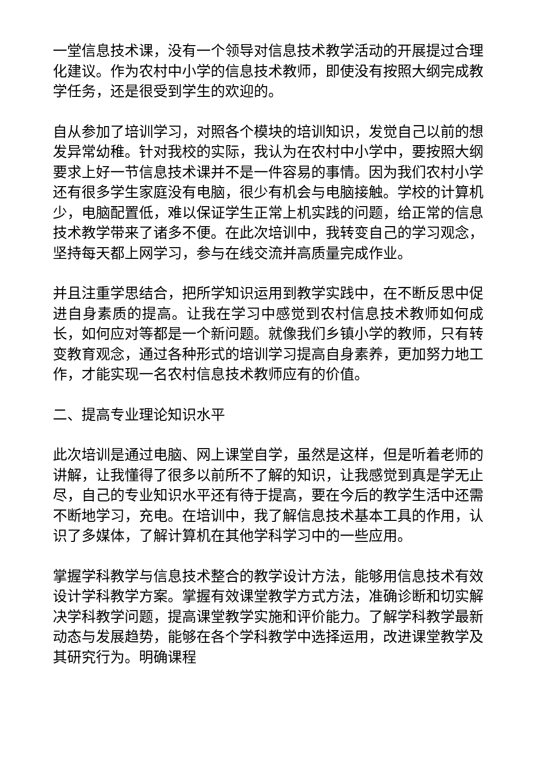一堂信息技术课，没有一个领导对信息技术教学活动的开展提过合理化建议。作为农村中小学的信息技术教师，即使没有按照大纲完成教学任务，还是很受到学生的欢迎的。
自从参加了培训学习，对照各个模块的培训知识，发觉自己以前的想发异常幼稚。针对我校的实际，我认为在农村中小学中，要按照大纲要求上好一节信息技术课并不是一件容易的事情。因为我们农村小学还有很多学生家庭没有电脑，很少有机会与电脑接触。学校的计算机少，电脑配置低，难以保证学生正常上机实践的问题，给正常的信息技术教学带来了诸多不便。在此次培训中，我转变自己的学习观念，坚持每天都上网学习，参与在线交流并高质量完成作业。
并且注重学思结合，把所学知识运用到教学实践中，在不断反思中促进自身素质的提高。让我在学习中感觉到农村信息技术教师如何成长，如何应对等都是一个新问题。就像我们乡镇小学的教师，只有转变教育观念，通过各种形式的培训学习提高自身素养，更加努力地工作，才能实现一名农村信息技术教师应有的价值。
二、提高专业理论知识水平
此次培训是通过电脑、网上课堂自学，虽然是这样，但是听着老师的讲解，让我懂得了很多以前所不了解的知识，让我感觉到真是学无止尽，自己的专业知识水平还有待于提高，要在今后的教学生活中还需不断地学习，充电。在培训中，我了解信息技术基本工具的作用，认识了多媒体，了解计算机在其他学科学习中的一些应用。
掌握学科教学与信息技术整合的教学设计方法，能够用信息技术有效设计学科教学方案。掌握有效课堂教学方式方法，准确诊断和切实解决学科教学问题，提高课堂教学实施和评价能力。了解学科教学最新动态与发展趋势，能够在各个学科教学中选择运用，改进课堂教学及其研究行为。明确课程